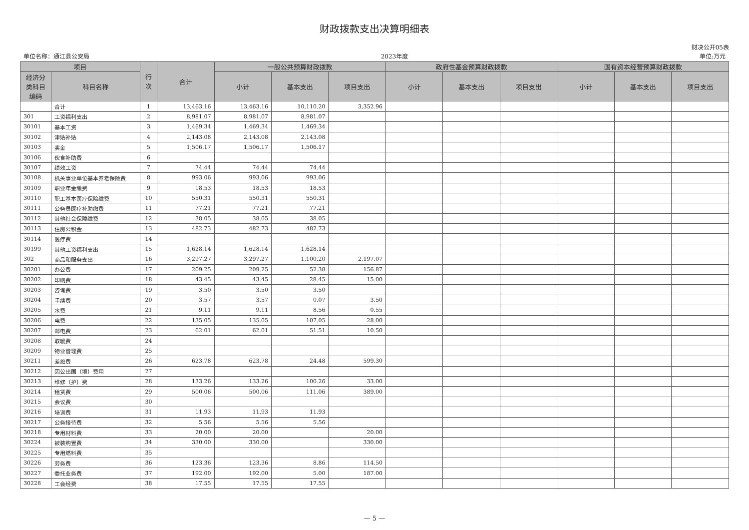财政拨款支出决算明细表
财决公开05表
单位名称：通江县公安局 2023年度 单位:万元
| 项目 | | 行 次 | 合计 | 一般公共预算财政拨款 | | | 政府性基金预算财政拨款 | | | 国有资本经营预算财政拨款 | | |
| --- | --- | --- | --- | --- | --- | --- | --- | --- | --- | --- | --- | --- |
| 经济分 类科目 编码 | 科目名称 | | | 小计 | 基本支出 | 项目支出 | 小计 | 基本支出 | 项目支出 | 小计 | 基本支出 | 项目支出 |
| | 合计 | 1 | 13,463.16 | 13,463.16 | 10,110.20 | 3,352.96 | | | | | | |
| 301 | 工资福利支出 | 2 | 8,981.07 | 8,981.07 | 8,981.07 | | | | | | | |
| 30101 | 基本工资 | 3 | 1,469.34 | 1,469.34 | 1,469.34 | | | | | | | |
| 30102 | 津贴补贴 | 4 | 2,143.08 | 2,143.08 | 2,143.08 | | | | | | | |
| 30103 | 奖金 | 5 | 1,506.17 | 1,506.17 | 1,506.17 | | | | | | | |
| 30106 | 伙食补助费 | 6 | | | | | | | | | | |
| 30107 | 绩效工资 | 7 | 74.44 | 74.44 | 74.44 | | | | | | | |
| 30108 | 机关事业单位基本养老保险费 | 8 | 993.06 | 993.06 | 993.06 | | | | | | | |
| 30109 | 职业年金缴费 | 9 | 18.53 | 18.53 | 18.53 | | | | | | | |
| 30110 | 职工基本医疗保险缴费 | 10 | 550.31 | 550.31 | 550.31 | | | | | | | |
| 30111 | 公务员医疗补助缴费 | 11 | 77.21 | 77.21 | 77.21 | | | | | | | |
| 30112 | 其他社会保障缴费 | 12 | 38.05 | 38.05 | 38.05 | | | | | | | |
| 30113 | 住房公积金 | 13 | 482.73 | 482.73 | 482.73 | | | | | | | |
| 30114 | 医疗费 | 14 | | | | | | | | | | |
| 30199 | 其他工资福利支出 | 15 | 1,628.14 | 1,628.14 | 1,628.14 | | | | | | | |
| 302 | 商品和服务支出 | 16 | 3,297.27 | 3,297.27 | 1,100.20 | 2,197.07 | | | | | | |
| 30201 | 办公费 | 17 | 209.25 | 209.25 | 52.38 | 156.87 | | | | | | |
| 30202 | 印刷费 | 18 | 43.45 | 43.45 | 28.45 | 15.00 | | | | | | |
| 30203 | 咨询费 | 19 | 3.50 | 3.50 | 3.50 | | | | | | | |
| 30204 | 手续费 | 20 | 3.57 | 3.57 | 0.07 | 3.50 | | | | | | |
| 30205 | 水费 | 21 | 9.11 | 9.11 | 8.56 | 0.55 | | | | | | |
| 30206 | 电费 | 22 | 135.05 | 135.05 | 107.05 | 28.00 | | | | | | |
| 30207 | 邮电费 | 23 | 62.01 | 62.01 | 51.51 | 10.50 | | | | | | |
| 30208 | 取暖费 | 24 | | | | | | | | | | |
| 30209 | 物业管理费 | 25 | | | | | | | | | | |
| 30211 | 差旅费 | 26 | 623.78 | 623.78 | 24.48 | 599.30 | | | | | | |
| 30212 | 因公出国（境）费用 | 27 | | | | | | | | | | |
| 30213 | 维修（护）费 | 28 | 133.26 | 133.26 | 100.26 | 33.00 | | | | | | |
| 30214 | 租赁费 | 29 | 500.06 | 500.06 | 111.06 | 389.00 | | | | | | |
| 30215 | 会议费 | 30 | | | | | | | | | | |
| 30216 | 培训费 | 31 | 11.93 | 11.93 | 11.93 | | | | | | | |
| 30217 | 公务接待费 | 32 | 5.56 | 5.56 | 5.56 | | | | | | | |
| 30218 | 专用材料费 | 33 | 20.00 | 20.00 | | 20.00 | | | | | | |
| 30224 | 被装购置费 | 34 | 330.00 | 330.00 | | 330.00 | | | | | | |
| 30225 | 专用燃料费 | 35 | | | | | | | | | | |
| 30226 | 劳务费 | 36 | 123.36 | 123.36 | 8.86 | 114.50 | | | | | | |
| 30227 | 委托业务费 | 37 | 192.00 | 192.00 | 5.00 | 187.00 | | | | | | |
| 30228 | 工会经费 | 38 | 17.55 | 17.55 | 17.55 | | | | | | | |
— 5 —